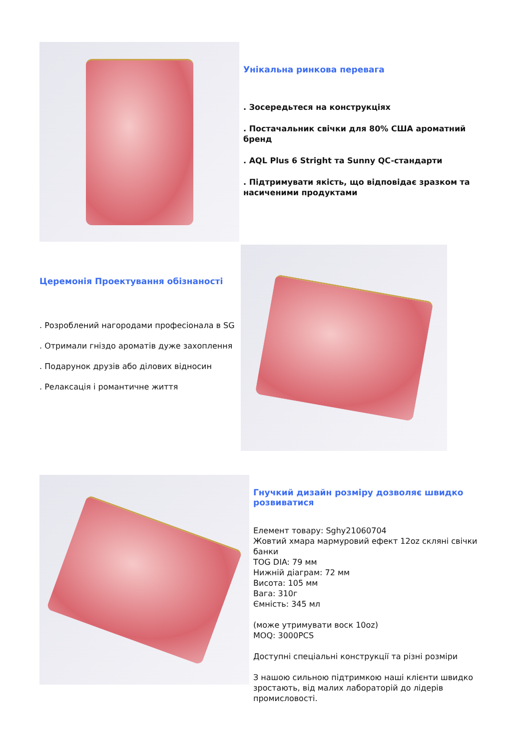Унікальна ринкова перевага
. Зосередьтеся на конструкціях
. Постачальник свічки для 80% США ароматний бренд
. AQL Plus 6 Stright та Sunny QC-стандарти
. Підтримувати якість, що відповідає зразком та насиченими продуктами
Церемонія Проектування обізнаності
. Розроблений нагородами професіонала в SG
. Отримали гніздо ароматів дуже захоплення
. Подарунок друзів або ділових відносин
. Релаксація і романтичне життя
Гнучкий дизайн розміру дозволяє швидко розвиватися
Елемент товару: Sghy21060704
Жовтий хмара мармуровий ефект 12oz скляні свічки банки
TOG DIA: 79 мм
Нижній діаграм: 72 мм
Висота: 105 мм
Вага: 310г
Ємність: 345 мл
(може утримувати воск 10oz)
MOQ: 3000PCS
Доступні спеціальні конструкції та різні розміри
З нашою сильною підтримкою наші клієнти швидко зростають, від малих лабораторій до лідерів промисловості.